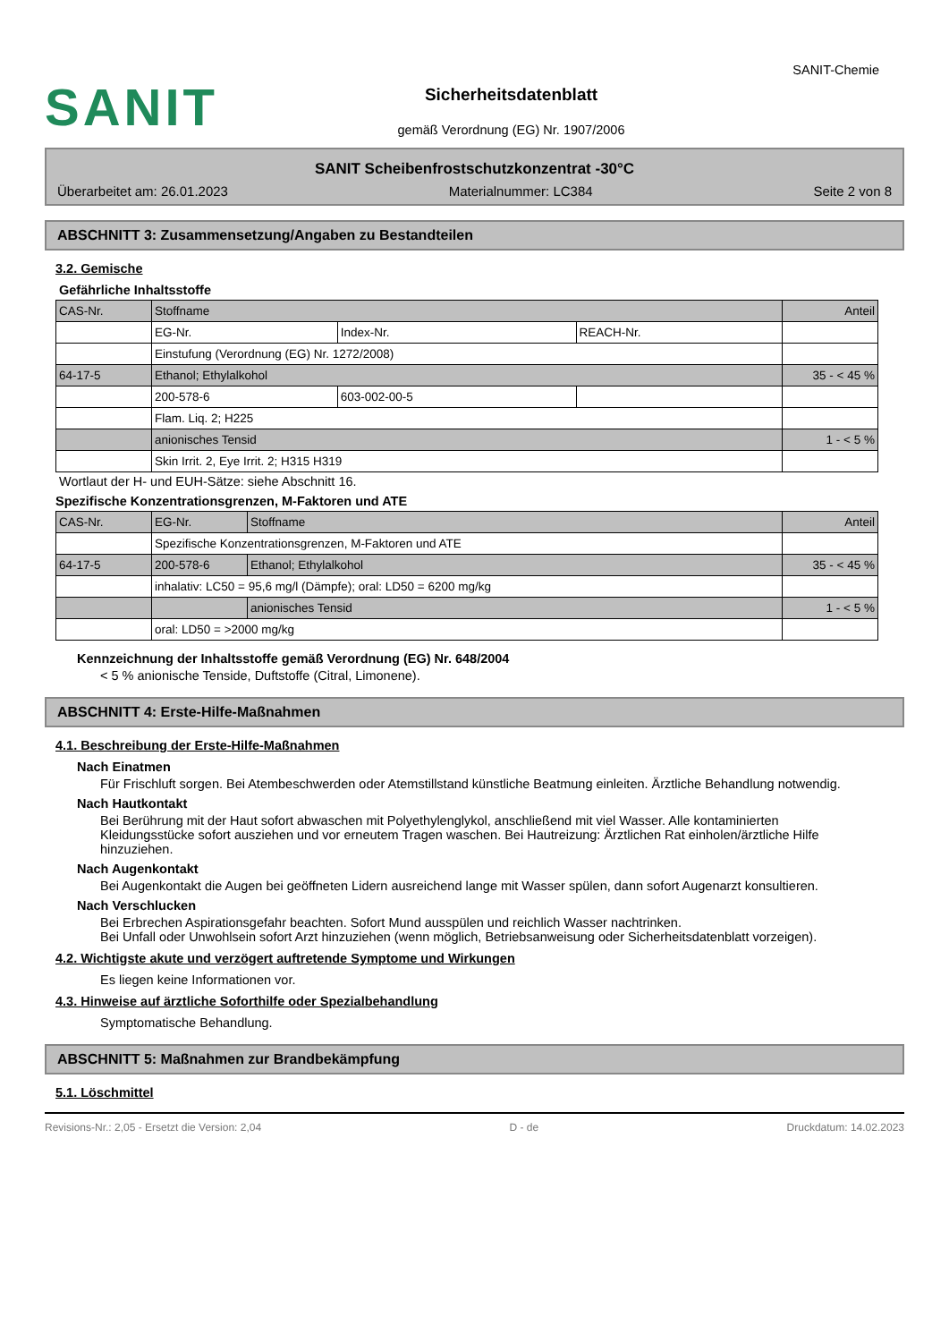SANIT
Sicherheitsdatenblatt
gemäß Verordnung (EG) Nr. 1907/2006
SANIT-Chemie
SANIT Scheibenfrostschutzkonzentrat -30°C
Überarbeitet am: 26.01.2023 Materialnummer: LC384 Seite 2 von 8
ABSCHNITT 3: Zusammensetzung/Angaben zu Bestandteilen
3.2. Gemische
Gefährliche Inhaltsstoffe
| CAS-Nr. | Stoffname | | | Anteil |
| | EG-Nr. | Index-Nr. | REACH-Nr. | |
| | Einstufung (Verordnung (EG) Nr. 1272/2008) | | | |
| 64-17-5 | Ethanol; Ethylalkohol | | | 35 - < 45 % |
| | 200-578-6 | 603-002-00-5 | | |
| | Flam. Liq. 2; H225 | | | |
| | anionisches Tensid | | | 1 - < 5 % |
| | Skin Irrit. 2, Eye Irrit. 2; H315 H319 | | | |
Wortlaut der H- und EUH-Sätze: siehe Abschnitt 16.
Spezifische Konzentrationsgrenzen, M-Faktoren und ATE
| CAS-Nr. | EG-Nr. | Stoffname | Anteil |
| | Spezifische Konzentrationsgrenzen, M-Faktoren und ATE | | |
| 64-17-5 | 200-578-6 | Ethanol; Ethylalkohol | 35 - < 45 % |
| | inhalativ: LC50 = 95,6 mg/l (Dämpfe); oral: LD50 = 6200 mg/kg | | |
| | | anionisches Tensid | 1 - < 5 % |
| | oral: LD50 = >2000 mg/kg | | |
Kennzeichnung der Inhaltsstoffe gemäß Verordnung (EG) Nr. 648/2004
< 5 % anionische Tenside, Duftstoffe (Citral, Limonene).
ABSCHNITT 4: Erste-Hilfe-Maßnahmen
4.1. Beschreibung der Erste-Hilfe-Maßnahmen
Nach Einatmen
Für Frischluft sorgen. Bei Atembeschwerden oder Atemstillstand künstliche Beatmung einleiten. Ärztliche Behandlung notwendig.
Nach Hautkontakt
Bei Berührung mit der Haut sofort abwaschen mit Polyethylenglykol, anschließend mit viel Wasser. Alle kontaminierten Kleidungsstücke sofort ausziehen und vor erneutem Tragen waschen. Bei Hautreizung: Ärztlichen Rat einholen/ärztliche Hilfe hinzuziehen.
Nach Augenkontakt
Bei Augenkontakt die Augen bei geöffneten Lidern ausreichend lange mit Wasser spülen, dann sofort Augenarzt konsultieren.
Nach Verschlucken
Bei Erbrechen Aspirationsgefahr beachten. Sofort Mund ausspülen und reichlich Wasser nachtrinken.
Bei Unfall oder Unwohlsein sofort Arzt hinzuziehen (wenn möglich, Betriebsanweisung oder Sicherheitsdatenblatt vorzeigen).
4.2. Wichtigste akute und verzögert auftretende Symptome und Wirkungen
Es liegen keine Informationen vor.
4.3. Hinweise auf ärztliche Soforthilfe oder Spezialbehandlung
Symptomatische Behandlung.
ABSCHNITT 5: Maßnahmen zur Brandbekämpfung
5.1. Löschmittel
Revisions-Nr.: 2,05 - Ersetzt die Version: 2,04 D - de Druckdatum: 14.02.2023